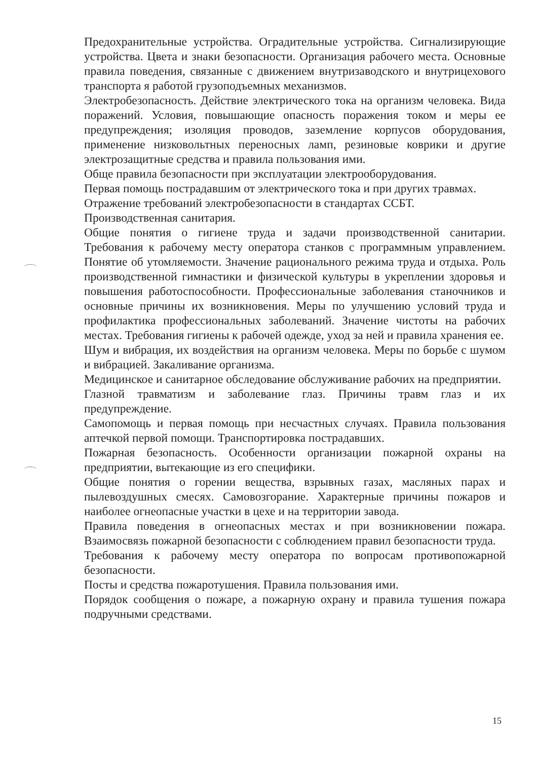Предохранительные устройства. Оградительные устройства. Сигнализирующие устройства. Цвета и знаки безопасности. Организация рабочего места. Основные правила поведения, связанные с движением внутризаводского и внутрицехового транспорта я работой грузоподъемных механизмов.
Электробезопасность. Действие электрического тока на организм человека. Вида поражений. Условия, повышающие опасность поражения током и меры ее предупреждения; изоляция проводов, заземление корпусов оборудования, применение низковольтных переносных ламп, резиновые коврики и другие электрозащитные средства и правила пользования ими.
Обще правила безопасности при эксплуатации электрооборудования.
Первая помощь пострадавшим от электрического тока и при других травмах.
Отражение требований электробезопасности в стандартах ССБТ.
Производственная санитария.
Общие понятия о гигиене труда и задачи производственной санитарии. Требования к рабочему месту оператора станков с программным управлением. Понятие об утомляемости. Значение рационального режима труда и отдыха. Роль производственной гимнастики и физической культуры в укреплении здоровья и повышения работоспособности. Профессиональные заболевания станочников и основные причины их возникновения. Меры по улучшению условий труда и профилактика профессиональных заболеваний. Значение чистоты на рабочих местах. Требования гигиены к рабочей одежде, уход за ней и правила хранения ее.
Шум и вибрация, их воздействия на организм человека. Меры по борьбе с шумом и вибрацией. Закаливание организма.
Медицинское и санитарное обследование обслуживание рабочих на предприятии.
Глазной травматизм и заболевание глаз. Причины травм глаз и их предупреждение.
Самопомощь и первая помощь при несчастных случаях. Правила пользования аптечкой первой помощи. Транспортировка пострадавших.
Пожарная безопасность. Особенности организации пожарной охраны на предприятии, вытекающие из его специфики.
Общие понятия о горении вещества, взрывных газах, масляных парах и пылевоздушных смесях. Самовозгорание. Характерные причины пожаров и наиболее огнеопасные участки в цехе и на территории завода.
Правила поведения в огнеопасных местах и при возникновении пожара. Взаимосвязь пожарной безопасности с соблюдением правил безопасности труда.
Требования к рабочему месту оператора по вопросам противопожарной безопасности.
Посты и средства пожаротушения. Правила пользования ими.
Порядок сообщения о пожаре, а пожарную охрану и правила тушения пожара подручными средствами.
15